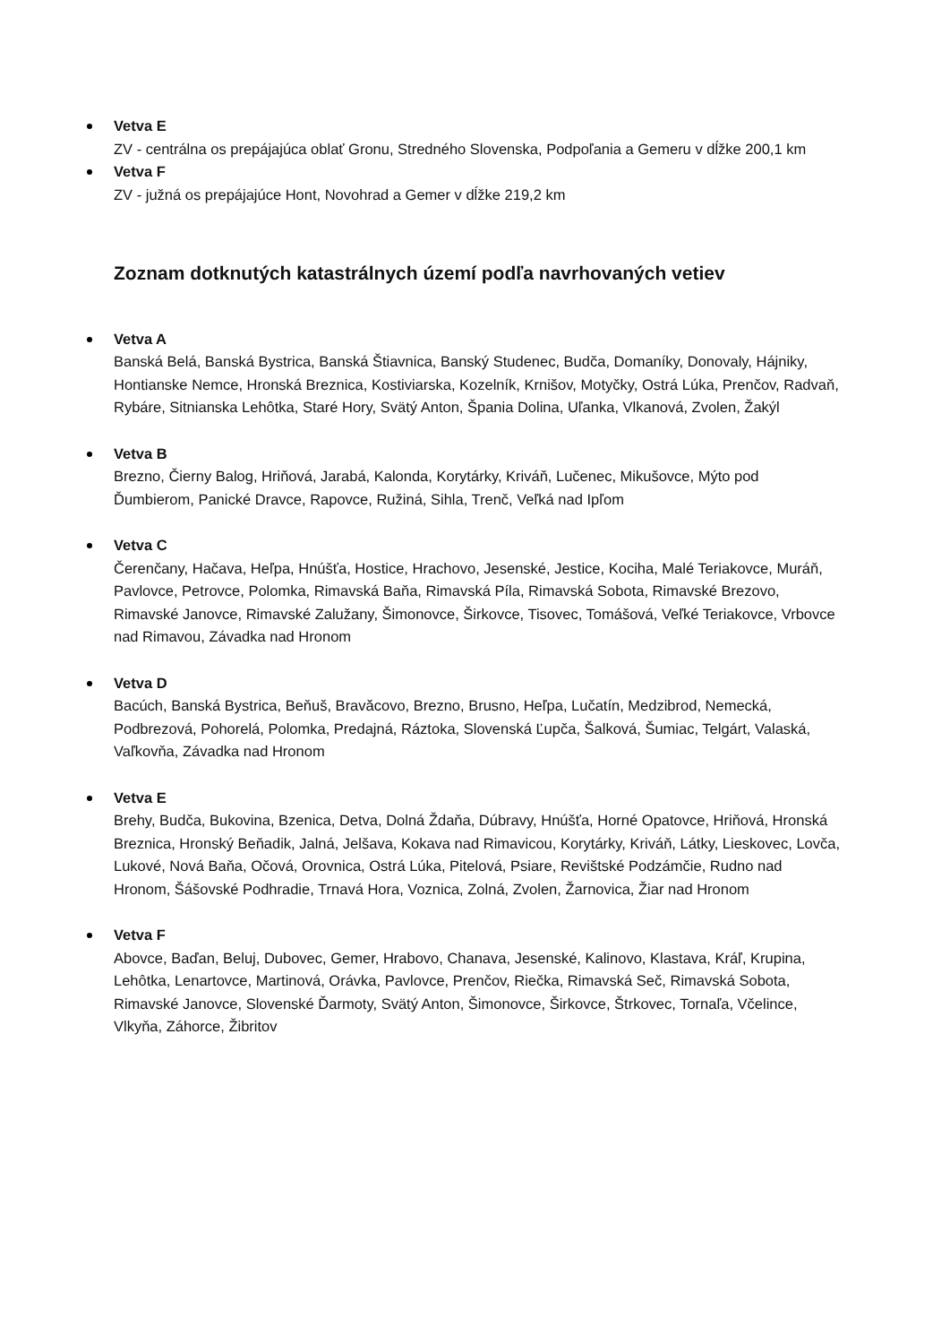Vetva E
ZV - centrálna os prepájajúca oblať Gronu, Stredného Slovenska, Podpoľania a Gemeru v dĺžke 200,1 km
Vetva F
ZV - južná os prepájajúce Hont, Novohrad a Gemer v dĺžke 219,2 km
Zoznam dotknutých katastrálnych území podľa navrhovaných vetiev
Vetva A
Banská Belá, Banská Bystrica, Banská Štiavnica, Banský Studenec, Budča, Domaníky, Donovaly, Hájniky, Hontianske Nemce, Hronská Breznica, Kostiviarska, Kozelník, Krnišov, Motyčky, Ostrá Lúka, Prenčov, Radvaň, Rybáre, Sitnianska Lehôtka, Staré Hory, Svätý Anton, Špania Dolina, Uľanka, Vlkanová, Zvolen, Žakýl
Vetva B
Brezno, Čierny Balog, Hriňová, Jarabá, Kalonda, Korytárky, Kriváň, Lučenec, Mikušovce, Mýto pod Ďumbierom, Panické Dravce, Rapovce, Ružiná, Sihla, Trenč, Veľká nad Ipľom
Vetva C
Čerenčany, Hačava, Heľpa, Hnúšťa, Hostice, Hrachovo, Jesenské, Jestice, Kociha, Malé Teriakovce, Muráň, Pavlovce, Petrovce, Polomka, Rimavská Baňa, Rimavská Píla, Rimavská Sobota, Rimavské Brezovo, Rimavské Janovce, Rimavské Zalužany, Šimonovce, Širkovce, Tisovec, Tomášová, Veľké Teriakovce, Vrbovce nad Rimavou, Závadka nad Hronom
Vetva D
Bacúch, Banská Bystrica, Beňuš, Bravăcovo, Brezno, Brusno, Heľpa, Lučatín, Medzibrod, Nemecká, Podbrezová, Pohorelá, Polomka, Predajná, Ráztoka, Slovenská Ľupča, Šalková, Šumiac, Telgárt, Valaská, Vaľkovňa, Závadka nad Hronom
Vetva E
Brehy, Budča, Bukovina, Bzenica, Detva, Dolná Ždaňa, Dúbravy, Hnúšťa, Horné Opatovce, Hriňová, Hronská Breznica, Hronský Beňadik, Jalná, Jelšava, Kokava nad Rimavicou, Korytárky, Kriváň, Látky, Lieskovec, Lovča, Lukové, Nová Baňa, Očová, Orovnica, Ostrá Lúka, Pitelová, Psiare, Revištské Podzámčie, Rudno nad Hronom, Šášovské Podhradie, Trnavá Hora, Voznica, Zolná, Zvolen, Žarnovica, Žiar nad Hronom
Vetva F
Abovce, Baďan, Beluj, Dubovec, Gemer, Hrabovo, Chanava, Jesenské, Kalinovo, Klastava, Kráľ, Krupina, Lehôtka, Lenartovce, Martinová, Orávka, Pavlovce, Prenčov, Riečka, Rimavská Seč, Rimavská Sobota, Rimavské Janovce, Slovenské Ďarmoty, Svätý Anton, Šimonovce, Širkovce, Štrkovec, Tornaľa, Včelince, Vlkyňa, Záhorce, Žibritov